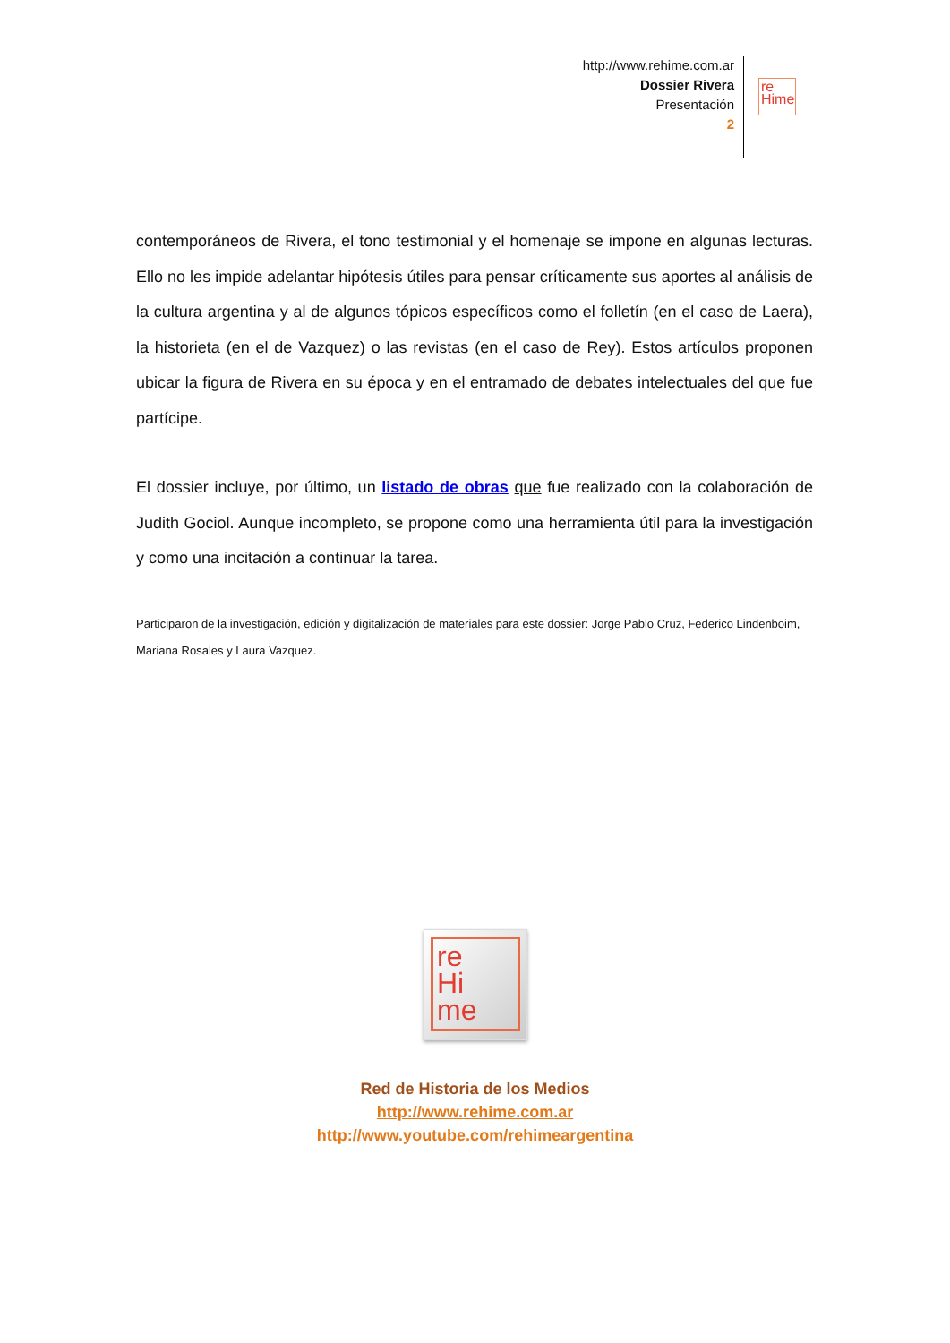http://www.rehime.com.ar
Dossier Rivera
Presentación
2
re
Hime
contemporáneos de Rivera, el tono testimonial y el homenaje se impone en algunas lecturas. Ello no les impide adelantar hipótesis útiles para pensar críticamente sus aportes al análisis de la cultura argentina y al de algunos tópicos específicos como el folletín (en el caso de Laera), la historieta (en el de Vazquez) o las revistas (en el caso de Rey). Estos artículos proponen ubicar la figura de Rivera en su época y en el entramado de debates intelectuales del que fue partícipe.
El dossier incluye, por último, un listado de obras que fue realizado con la colaboración de Judith Gociol. Aunque incompleto, se propone como una herramienta útil para la investigación y como una incitación a continuar la tarea.
Participaron de la investigación, edición y digitalización de materiales para este dossier: Jorge Pablo Cruz, Federico Lindenboim, Mariana Rosales y Laura Vazquez.
re
Hi
me
Red de Historia de los Medios
http://www.rehime.com.ar
http://www.youtube.com/rehimeargentina